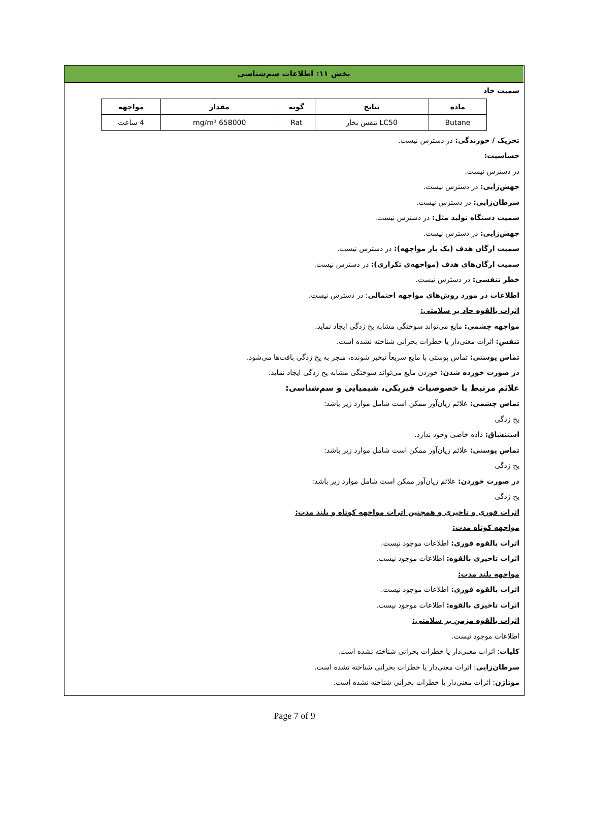بخش ۱۱: اطلاعات سم‌شناسی
سمیت حاد
| ماده | نتایج | گونه | مقدار | مواجهه |
| --- | --- | --- | --- | --- |
| Butane | LC50 تنفس بخار | Rat | 658000 mg/m³ | 4 ساعت |
تحریک / خورندگی: در دسترس نیست.
حساسیت:
در دسترس نیست.
جهش‌زایی: در دسترس نیست.
سرطان‌زایی: در دسترس نیست.
سمیت دستگاه تولید مثل: در دسترس نیست.
جهش‌زایی: در دسترس نیست.
سمیت ارگان هدف (یک بار مواجهه): در دسترس نیست.
سمیت ارگان‌های هدف (مواجهه‌ی تکراری): در دسترس نیست.
خطر تنفسی: در دسترس نیست.
اطلاعات در مورد روش‌های مواجهه احتمالی: در دسترس نیست.
اثرات بالقوه حاد بر سلامتی:
مواجهه چشمی: مایع می‌تواند سوختگی مشابه یخ زدگی ایجاد نماید.
تنفس: اثرات معنی‌دار یا خطرات بحرانی شناخته نشده است.
تماس پوستی: تماس پوستی با مایع سریعاً تبخیر شونده، منجر به یخ زدگی بافت‌ها می‌شود.
در صورت خورده شدن: خوردن مایع می‌تواند سوختگی مشابه یخ زدگی ایجاد نماید.
علائم مرتبط با خصوصیات فیزیکی، شیمیایی و سم‌شناسی:
تماس چشمی: علائم زیان‌آور ممکن است شامل موارد زیر باشد:
یخ زدگی
استنشاق: داده خاصی وجود ندارد.
تماس پوستی: علائم زیان‌آور ممکن است شامل موارد زیر باشد:
یخ زدگی
در صورت خوردن: علائم زیان‌آور ممکن است شامل موارد زیر باشد:
یخ زدگی
اثرات فوری و تاخیری و همچنین اثرات مواجهه کوتاه و بلند مدت:
مواجهه کوتاه مدت:
اثرات بالقوه فوری: اطلاعات موجود نیست.
اثرات تاخیری بالقوه: اطلاعات موجود نیست.
مواجهه بلند مدت:
اثرات بالقوه فوری: اطلاعات موجود نیست.
اثرات تاخیری بالقوه: اطلاعات موجود نیست.
اثرات بالقوه مزمن بر سلامتی:
اطلاعات موجود نیست.
کلیات: اثرات معنی‌دار یا خطرات بحرانی شناخته نشده است.
سرطان‌زایی: اثرات معنی‌دار یا خطرات بحرانی شناخته نشده است.
موتاژن: اثرات معنی‌دار یا خطرات بحرانی شناخته نشده است.
Page 7 of 9